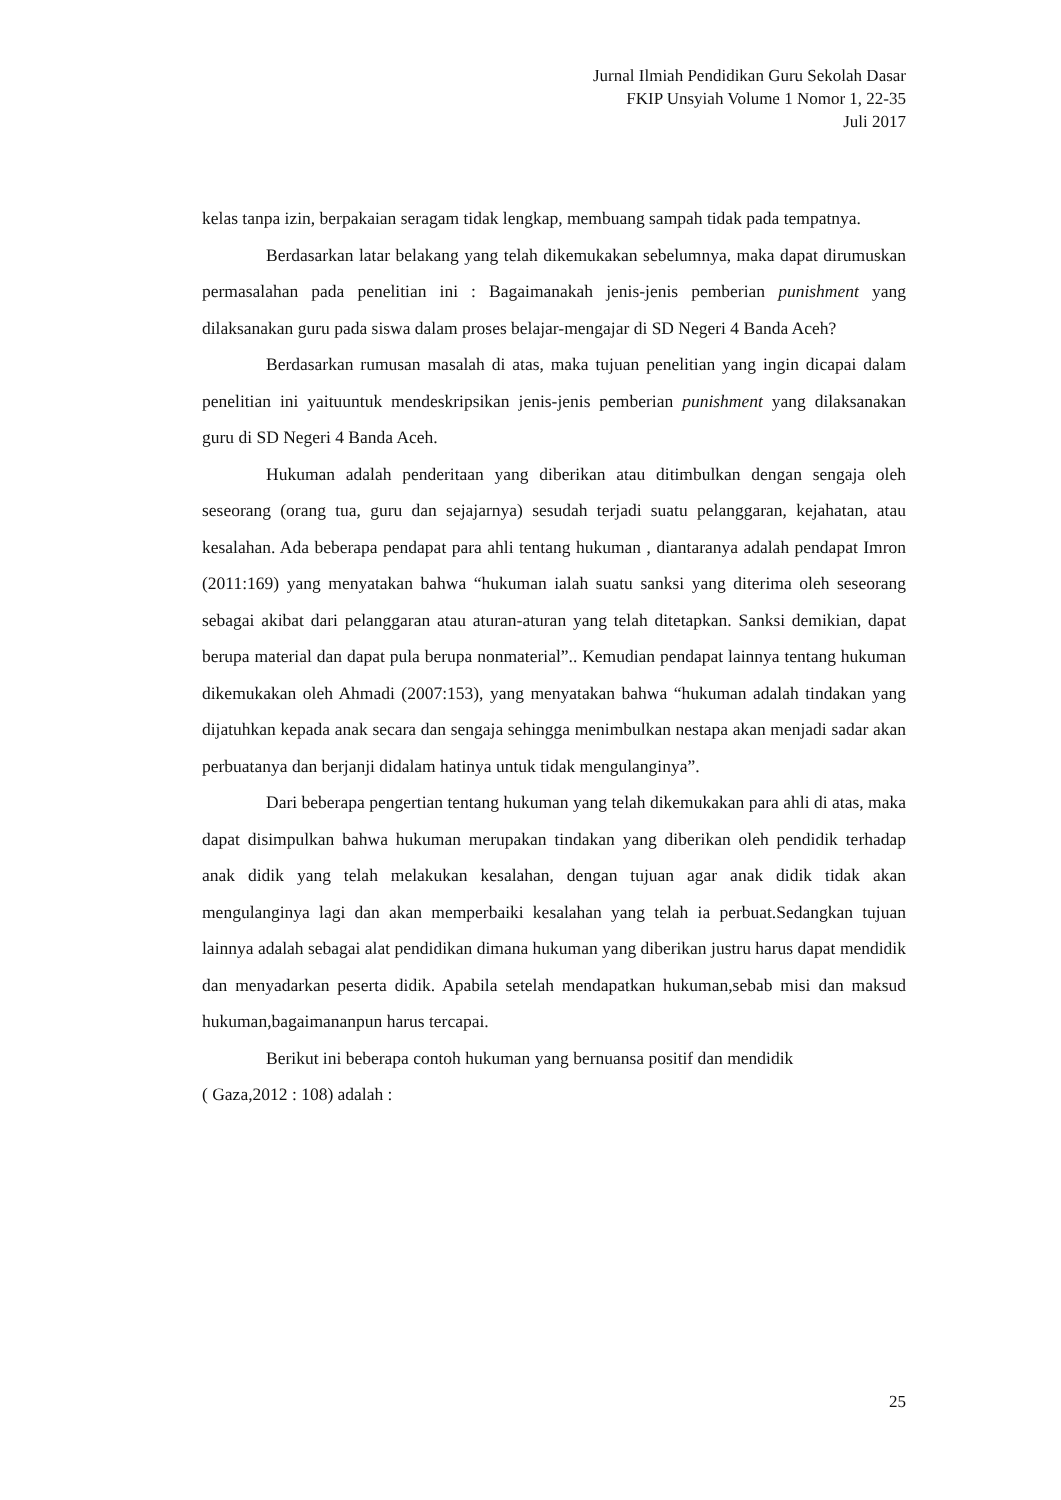Jurnal Ilmiah Pendidikan Guru Sekolah Dasar
FKIP Unsyiah Volume 1 Nomor 1, 22-35
Juli 2017
kelas tanpa izin, berpakaian seragam tidak lengkap, membuang sampah tidak pada tempatnya.
Berdasarkan latar belakang yang telah dikemukakan sebelumnya, maka dapat dirumuskan permasalahan pada penelitian ini : Bagaimanakah jenis-jenis pemberian punishment yang dilaksanakan guru pada siswa dalam proses belajar-mengajar di SD Negeri 4 Banda Aceh?
Berdasarkan rumusan masalah di atas, maka tujuan penelitian yang ingin dicapai dalam penelitian ini yaituuntuk mendeskripsikan jenis-jenis pemberian punishment yang dilaksanakan guru di SD Negeri 4 Banda Aceh.
Hukuman adalah penderitaan yang diberikan atau ditimbulkan dengan sengaja oleh seseorang (orang tua, guru dan sejajarnya) sesudah terjadi suatu pelanggaran, kejahatan, atau kesalahan. Ada beberapa pendapat para ahli tentang hukuman , diantaranya adalah pendapat Imron (2011:169) yang menyatakan bahwa “hukuman ialah suatu sanksi yang diterima oleh seseorang sebagai akibat dari pelanggaran atau aturan-aturan yang telah ditetapkan. Sanksi demikian, dapat berupa material dan dapat pula berupa nonmaterial”.. Kemudian pendapat lainnya tentang hukuman dikemukakan oleh Ahmadi (2007:153), yang menyatakan bahwa “hukuman adalah tindakan yang dijatuhkan kepada anak secara dan sengaja sehingga menimbulkan nestapa akan menjadi sadar akan perbuatanya dan berjanji didalam hatinya untuk tidak mengulanginya”.
Dari beberapa pengertian tentang hukuman yang telah dikemukakan para ahli di atas, maka dapat disimpulkan bahwa hukuman merupakan tindakan yang diberikan oleh pendidik terhadap anak didik yang telah melakukan kesalahan, dengan tujuan agar anak didik tidak akan mengulanginya lagi dan akan memperbaiki kesalahan yang telah ia perbuat.Sedangkan tujuan lainnya adalah sebagai alat pendidikan dimana hukuman yang diberikan justru harus dapat mendidik dan menyadarkan peserta didik. Apabila setelah mendapatkan hukuman,sebab misi dan maksud hukuman,bagaimananpun harus tercapai.
Berikut ini beberapa contoh hukuman yang bernuansa positif dan mendidik
( Gaza,2012 : 108) adalah :
25